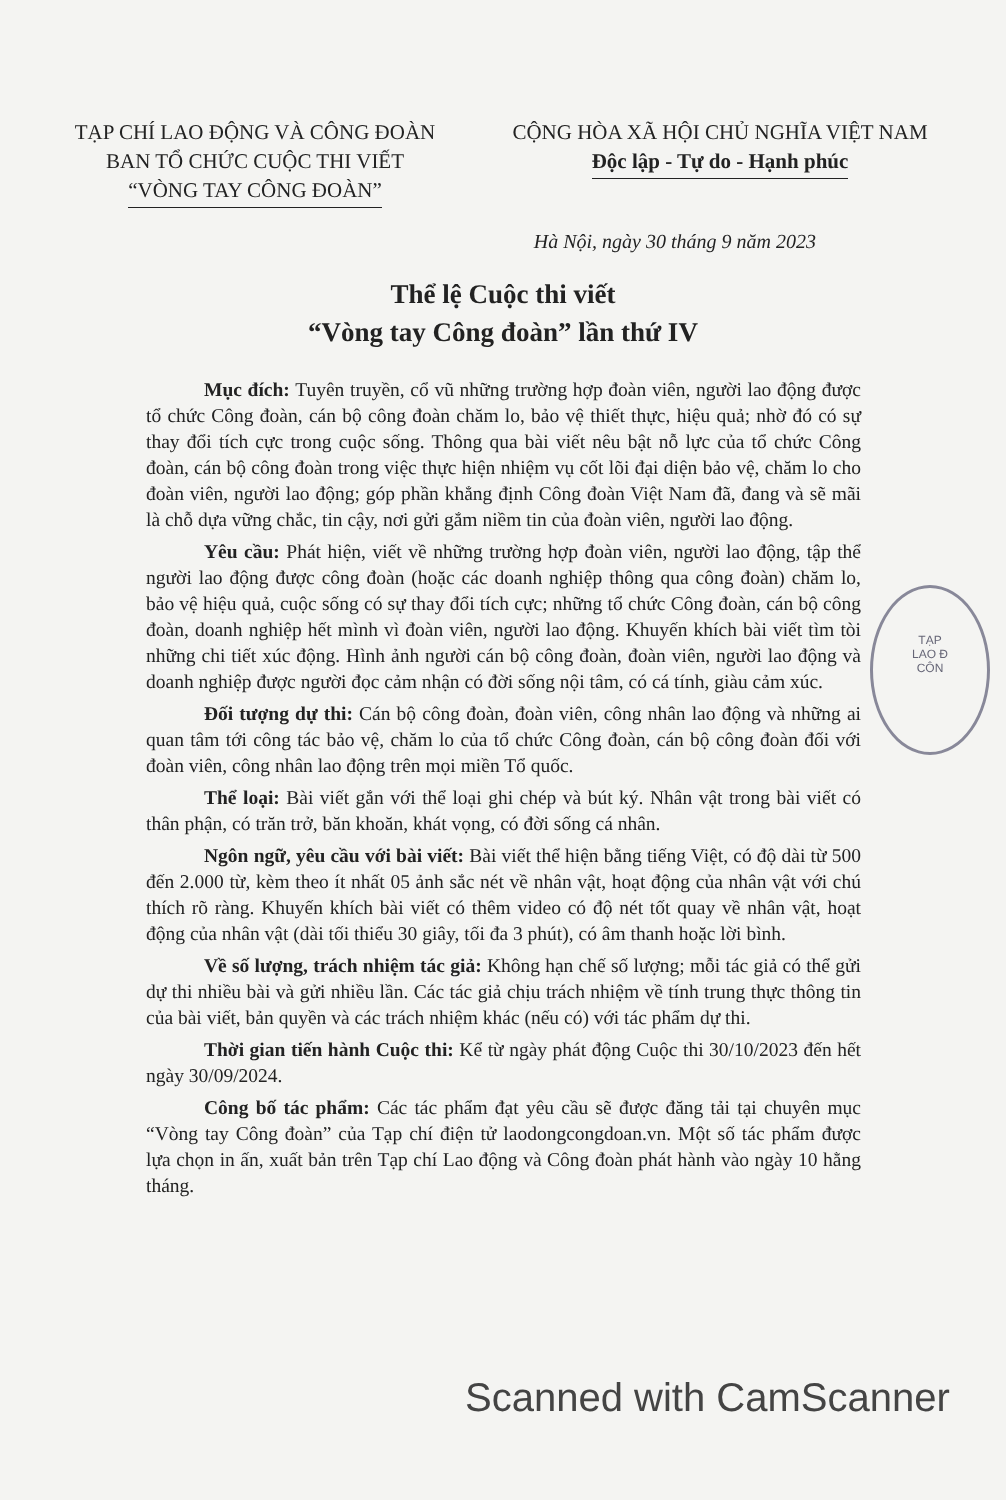TẠP CHÍ LAO ĐỘNG VÀ CÔNG ĐOÀN
BAN TỔ CHỨC CUỘC THI VIẾT
“VÒNG TAY CÔNG ĐOÀN”
CỘNG HÒA XÃ HỘI CHỦ NGHĨA VIỆT NAM
Độc lập - Tự do - Hạnh phúc
Hà Nội, ngày 30 tháng 9 năm 2023
Thể lệ Cuộc thi viết
“Vòng tay Công đoàn” lần thứ IV
Mục đích: Tuyên truyền, cổ vũ những trường hợp đoàn viên, người lao động được tổ chức Công đoàn, cán bộ công đoàn chăm lo, bảo vệ thiết thực, hiệu quả; nhờ đó có sự thay đổi tích cực trong cuộc sống. Thông qua bài viết nêu bật nỗ lực của tổ chức Công đoàn, cán bộ công đoàn trong việc thực hiện nhiệm vụ cốt lõi đại diện bảo vệ, chăm lo cho đoàn viên, người lao động; góp phần khẳng định Công đoàn Việt Nam đã, đang và sẽ mãi là chỗ dựa vững chắc, tin cậy, nơi gửi gắm niềm tin của đoàn viên, người lao động.
Yêu cầu: Phát hiện, viết về những trường hợp đoàn viên, người lao động, tập thể người lao động được công đoàn (hoặc các doanh nghiệp thông qua công đoàn) chăm lo, bảo vệ hiệu quả, cuộc sống có sự thay đổi tích cực; những tổ chức Công đoàn, cán bộ công đoàn, doanh nghiệp hết mình vì đoàn viên, người lao động. Khuyến khích bài viết tìm tòi những chi tiết xúc động. Hình ảnh người cán bộ công đoàn, đoàn viên, người lao động và doanh nghiệp được người đọc cảm nhận có đời sống nội tâm, có cá tính, giàu cảm xúc.
Đối tượng dự thi: Cán bộ công đoàn, đoàn viên, công nhân lao động và những ai quan tâm tới công tác bảo vệ, chăm lo của tổ chức Công đoàn, cán bộ công đoàn đối với đoàn viên, công nhân lao động trên mọi miền Tổ quốc.
Thể loại: Bài viết gắn với thể loại ghi chép và bút ký. Nhân vật trong bài viết có thân phận, có trăn trở, băn khoăn, khát vọng, có đời sống cá nhân.
Ngôn ngữ, yêu cầu với bài viết: Bài viết thể hiện bằng tiếng Việt, có độ dài từ 500 đến 2.000 từ, kèm theo ít nhất 05 ảnh sắc nét về nhân vật, hoạt động của nhân vật với chú thích rõ ràng. Khuyến khích bài viết có thêm video có độ nét tốt quay về nhân vật, hoạt động của nhân vật (dài tối thiểu 30 giây, tối đa 3 phút), có âm thanh hoặc lời bình.
Về số lượng, trách nhiệm tác giả: Không hạn chế số lượng; mỗi tác giả có thể gửi dự thi nhiều bài và gửi nhiều lần. Các tác giả chịu trách nhiệm về tính trung thực thông tin của bài viết, bản quyền và các trách nhiệm khác (nếu có) với tác phẩm dự thi.
Thời gian tiến hành Cuộc thi: Kể từ ngày phát động Cuộc thi 30/10/2023 đến hết ngày 30/09/2024.
Công bố tác phẩm: Các tác phẩm đạt yêu cầu sẽ được đăng tải tại chuyên mục “Vòng tay Công đoàn” của Tạp chí điện tử laodongcongdoan.vn. Một số tác phẩm được lựa chọn in ấn, xuất bản trên Tạp chí Lao động và Công đoàn phát hành vào ngày 10 hằng tháng.
TẠP
LAO Đ
CÔN
Scanned with CamScanner